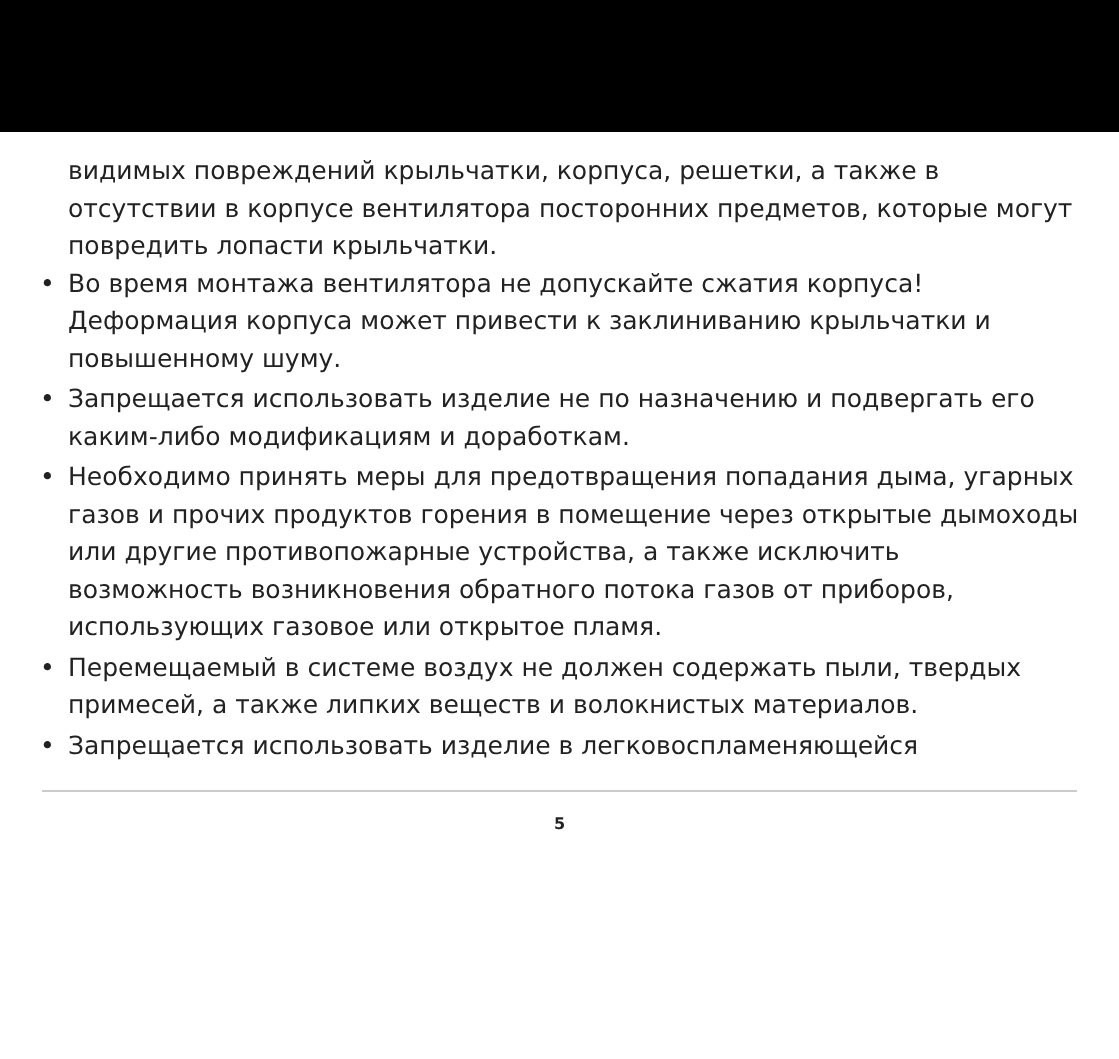видимых повреждений крыльчатки, корпуса, решетки, а также в отсутствии в корпусе вентилятора посторонних предметов, которые могут повредить лопасти крыльчатки.
• Во время монтажа вентилятора не допускайте сжатия корпуса! Деформация корпуса может привести к заклиниванию крыльчатки и повышенному шуму.
• Запрещается использовать изделие не по назначению и подвергать его каким-либо модификациям и доработкам.
• Необходимо принять меры для предотвращения попадания дыма, угарных газов и прочих продуктов горения в помещение через открытые дымоходы или другие противопожарные устройства, а также исключить возможность возникновения обратного потока газов от приборов, использующих газовое или открытое пламя.
• Перемещаемый в системе воздух не должен содержать пыли, твердых примесей, а также липких веществ и волокнистых материалов.
• Запрещается использовать изделие в легковоспламеняющейся
5